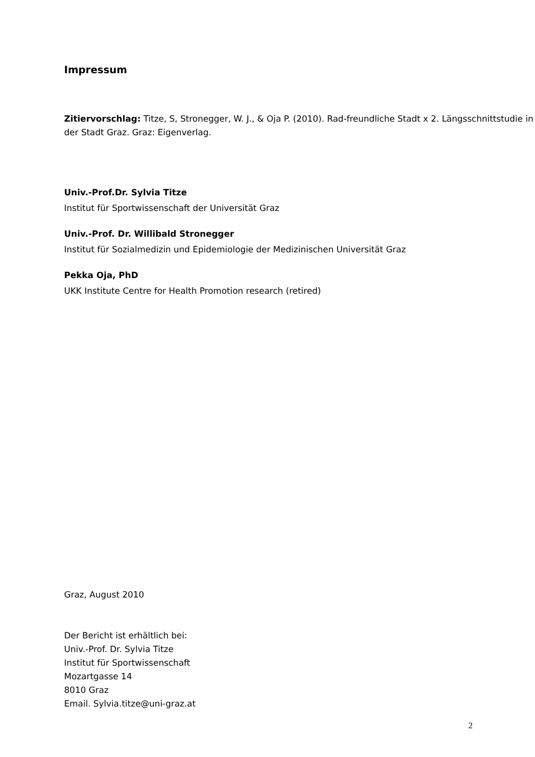Impressum
Zitiervorschlag: Titze, S, Stronegger, W. J., & Oja P. (2010). Rad-freundliche Stadt x 2. Längsschnittstudie in der Stadt Graz. Graz: Eigenverlag.
Univ.-Prof.Dr. Sylvia Titze
Institut für Sportwissenschaft der Universität Graz
Univ.-Prof. Dr. Willibald Stronegger
Institut für Sozialmedizin und Epidemiologie der Medizinischen Universität Graz
Pekka Oja, PhD
UKK Institute Centre for Health Promotion research (retired)
Graz, August 2010
Der Bericht ist erhältlich bei:
Univ.-Prof. Dr. Sylvia Titze
Institut für Sportwissenschaft
Mozartgasse 14
8010 Graz
Email. Sylvia.titze@uni-graz.at
2